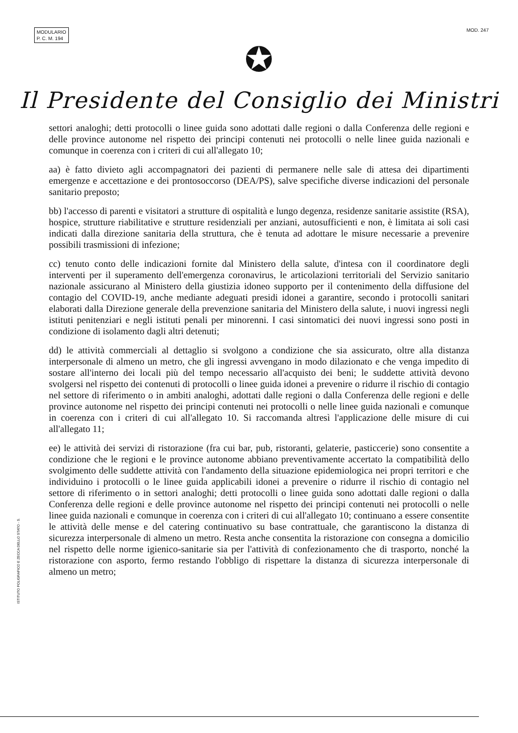MODULARIO
P. C. M. 194
MOD. 247
✪
Il Presidente del Consiglio dei Ministri
settori analoghi; detti protocolli o linee guida sono adottati dalle regioni o dalla Conferenza delle regioni e delle province autonome nel rispetto dei principi contenuti nei protocolli o nelle linee guida nazionali e comunque in coerenza con i criteri di cui all'allegato 10;
aa) è fatto divieto agli accompagnatori dei pazienti di permanere nelle sale di attesa dei dipartimenti emergenze e accettazione e dei prontosoccorso (DEA/PS), salve specifiche diverse indicazioni del personale sanitario preposto;
bb) l'accesso di parenti e visitatori a strutture di ospitalità e lungo degenza, residenze sanitarie assistite (RSA), hospice, strutture riabilitative e strutture residenziali per anziani, autosufficienti e non, è limitata ai soli casi indicati dalla direzione sanitaria della struttura, che è tenuta ad adottare le misure necessarie a prevenire possibili trasmissioni di infezione;
cc) tenuto conto delle indicazioni fornite dal Ministero della salute, d'intesa con il coordinatore degli interventi per il superamento dell'emergenza coronavirus, le articolazioni territoriali del Servizio sanitario nazionale assicurano al Ministero della giustizia idoneo supporto per il contenimento della diffusione del contagio del COVID-19, anche mediante adeguati presidi idonei a garantire, secondo i protocolli sanitari elaborati dalla Direzione generale della prevenzione sanitaria del Ministero della salute, i nuovi ingressi negli istituti penitenziari e negli istituti penali per minorenni. I casi sintomatici dei nuovi ingressi sono posti in condizione di isolamento dagli altri detenuti;
dd) le attività commerciali al dettaglio si svolgono a condizione che sia assicurato, oltre alla distanza interpersonale di almeno un metro, che gli ingressi avvengano in modo dilazionato e che venga impedito di sostare all'interno dei locali più del tempo necessario all'acquisto dei beni; le suddette attività devono svolgersi nel rispetto dei contenuti di protocolli o linee guida idonei a prevenire o ridurre il rischio di contagio nel settore di riferimento o in ambiti analoghi, adottati dalle regioni o dalla Conferenza delle regioni e delle province autonome nel rispetto dei principi contenuti nei protocolli o nelle linee guida nazionali e comunque in coerenza con i criteri di cui all'allegato 10. Si raccomanda altresì l'applicazione delle misure di cui all'allegato 11;
ee) le attività dei servizi di ristorazione (fra cui bar, pub, ristoranti, gelaterie, pasticcerie) sono consentite a condizione che le regioni e le province autonome abbiano preventivamente accertato la compatibilità dello svolgimento delle suddette attività con l'andamento della situazione epidemiologica nei propri territori e che individuino i protocolli o le linee guida applicabili idonei a prevenire o ridurre il rischio di contagio nel settore di riferimento o in settori analoghi; detti protocolli o linee guida sono adottati dalle regioni o dalla Conferenza delle regioni e delle province autonome nel rispetto dei principi contenuti nei protocolli o nelle linee guida nazionali e comunque in coerenza con i criteri di cui all'allegato 10; continuano a essere consentite le attività delle mense e del catering continuativo su base contrattuale, che garantiscono la distanza di sicurezza interpersonale di almeno un metro. Resta anche consentita la ristorazione con consegna a domicilio nel rispetto delle norme igienico-sanitarie sia per l'attività di confezionamento che di trasporto, nonché la ristorazione con asporto, fermo restando l'obbligo di rispettare la distanza di sicurezza interpersonale di almeno un metro;
ISTITUTO POLIGRAFICO E ZECCA DELLO STATO - S.